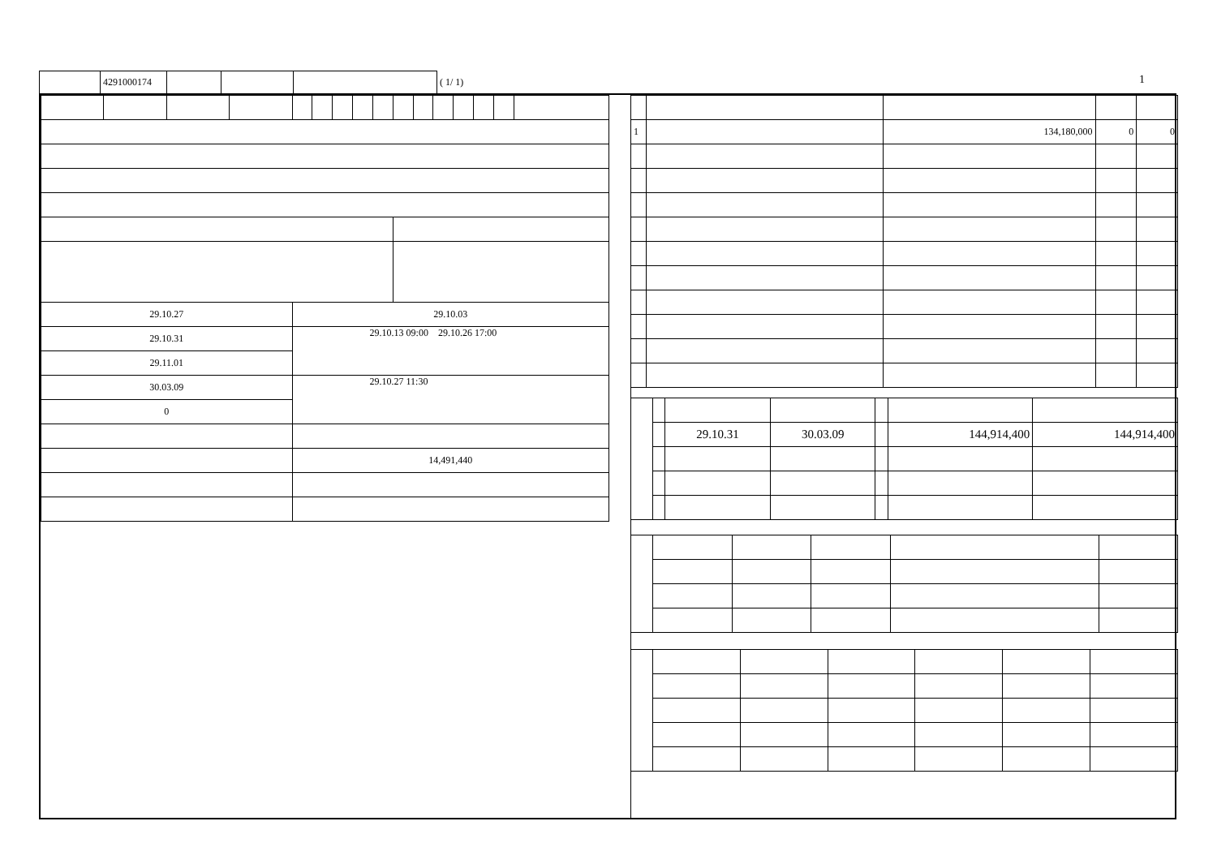| | 4291000174 | | | | ( 1/ 1) |
1
| 29.10.27 | | | | 29.10.03 | | | | | | | | | | | |
| 29.10.31 | | | | 29.10.13 09:00 29.10.26 17:00 | | | | | | | | | | | |
| 29.11.01 | | | | | | | | | | | | | | | |
| 30.03.09 | | | | 29.10.27 11:30 | | | | | | | | | | | |
| 0 | | | | | | | | | | | | | | | |
| | | | | 14,491,440 | | | | | | | | | | | |
| 1 | | 134,180,000 | 0 | 0 |
| | | 29.10.31 | 30.03.09 | | 144,914,400 | 144,914,400 |